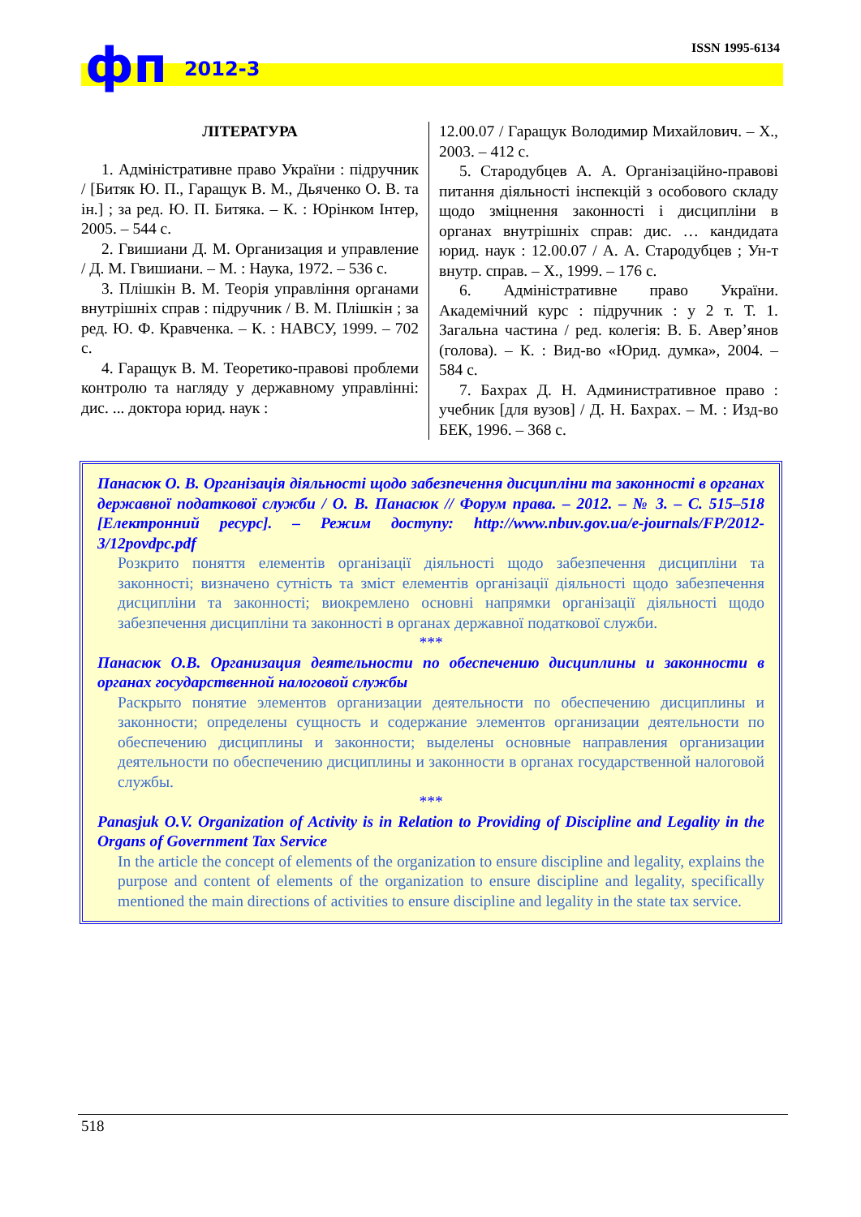фп 2012-3 ISSN 1995-6134
ЛІТЕРАТУРА
1. Адміністративне право України : підручник / [Битяк Ю. П., Гаращук В. М., Дьяченко О. В. та ін.] ; за ред. Ю. П. Битяка. – К. : Юрінком Інтер, 2005. – 544 с.
2. Гвишиани Д. М. Организация и управление / Д. М. Гвишиани. – М. : Наука, 1972. – 536 с.
3. Плішкін В. М. Теорія управління органами внутрішніх справ : підручник / В. М. Плішкін ; за ред. Ю. Ф. Кравченка. – К. : НАВСУ, 1999. – 702 с.
4. Гаращук В. М. Теоретико-правові проблеми контролю та нагляду у державному управлінні: дис. ... доктора юрид. наук :
12.00.07 / Гаращук Володимир Михайлович. – Х., 2003. – 412 с.
5. Стародубцев А. А. Організаційно-правові питання діяльності інспекцій з особового складу щодо зміцнення законності і дисципліни в органах внутрішніх справ: дис. … кандидата юрид. наук : 12.00.07 / А. А. Стародубцев ; Ун-т внутр. справ. – Х., 1999. – 176 с.
6. Адміністративне право України. Академічний курс : підручник : у 2 т. Т. 1. Загальна частина / ред. колегія: В. Б. Авер’янов (голова). – К. : Вид-во «Юрид. думка», 2004. – 584 с.
7. Бахрах Д. Н. Административное право : учебник [для вузов] / Д. Н. Бахрах. – М. : Изд-во БЕК, 1996. – 368 с.
Панасюк О. В. Організація діяльності щодо забезпечення дисципліни та законності в органах державної податкової служби / О. В. Панасюк // Форум права. – 2012. – № 3. – С. 515–518 [Електронний ресурс]. – Режим доступу: http://www.nbuv.gov.ua/e-journals/FP/2012-3/12povdpc.pdf
Розкрито поняття елементів організації діяльності щодо забезпечення дисципліни та законності; визначено сутність та зміст елементів організації діяльності щодо забезпечення дисципліни та законності; виокремлено основні напрямки організації діяльності щодо забезпечення дисципліни та законності в органах державної податкової служби.
***
Панасюк О.В. Организация деятельности по обеспечению дисциплины и законности в органах государственной налоговой службы
Раскрыто понятие элементов организации деятельности по обеспечению дисциплины и законности; определены сущность и содержание элементов организации деятельности по обеспечению дисциплины и законности; выделены основные направления организации деятельности по обеспечению дисциплины и законности в органах государственной налоговой службы.
***
Panasjuk O.V. Organization of Activity is in Relation to Providing of Discipline and Legality in the Organs of Government Tax Service
In the article the concept of elements of the organization to ensure discipline and legality, explains the purpose and content of elements of the organization to ensure discipline and legality, specifically mentioned the main directions of activities to ensure discipline and legality in the state tax service.
518